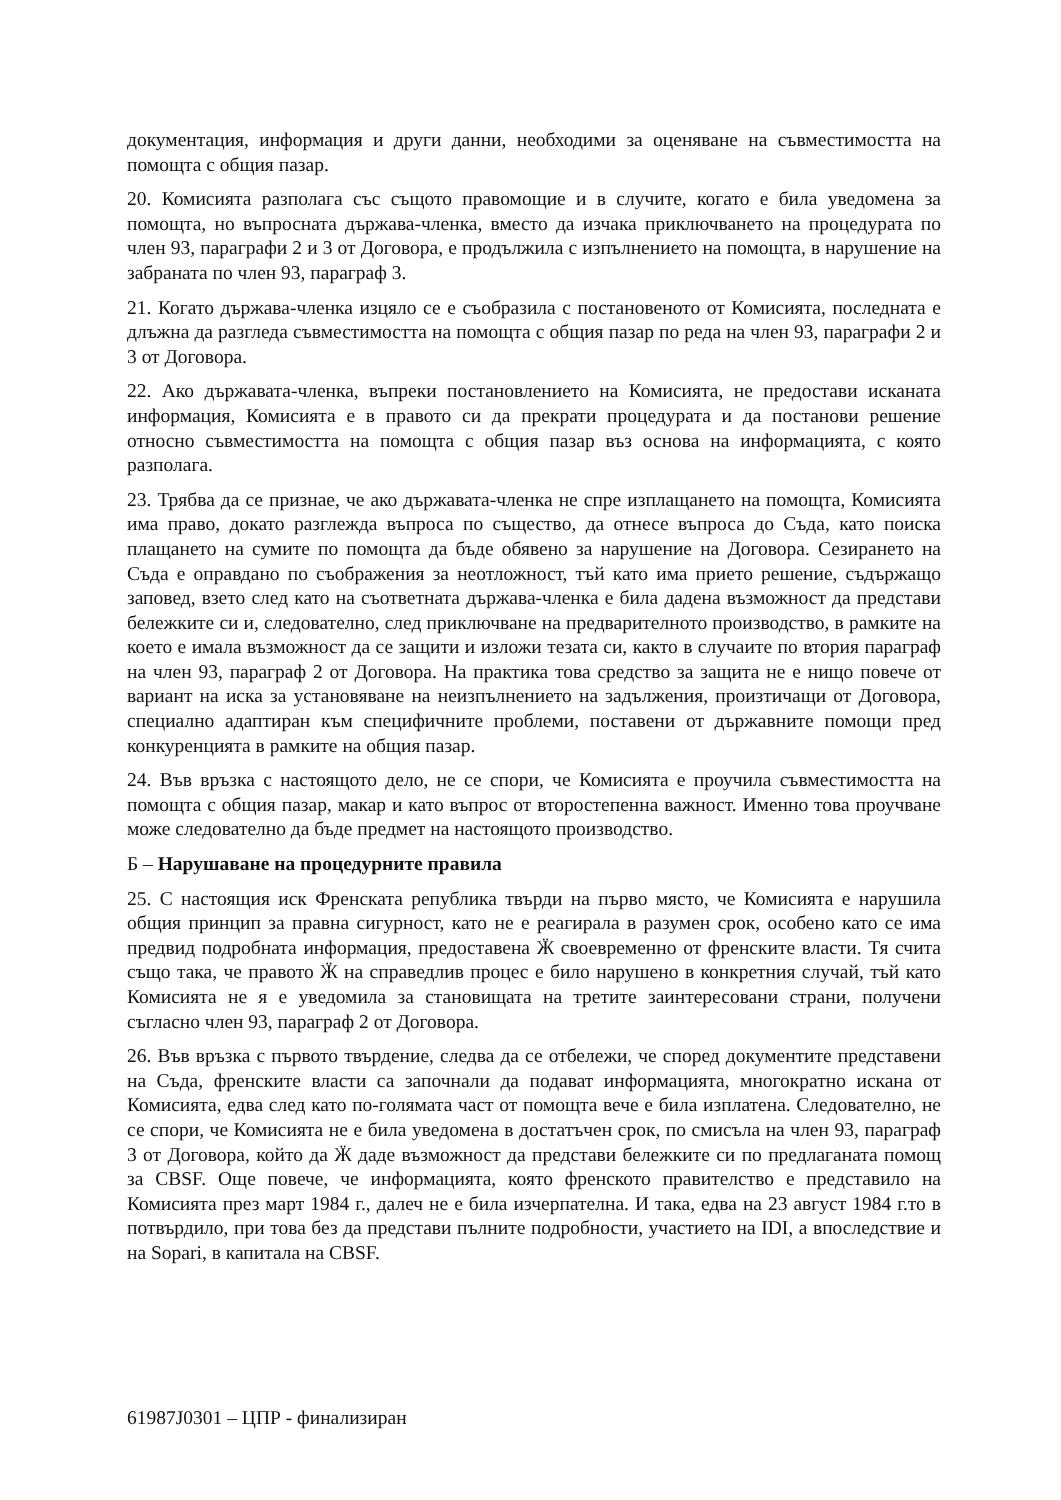документация, информация и други данни, необходими за оценяване на съвместимостта на помощта с общия пазар.
20. Комисията разполага със същото правомощие и в случите, когато е била уведомена за помощта, но въпросната държава-членка, вместо да изчака приключването на процедурата по член 93, параграфи 2 и 3 от Договора, е продължила с изпълнението на помощта, в нарушение на забраната по член 93, параграф 3.
21. Когато държава-членка изцяло се е съобразила с постановеното от Комисията, последната е длъжна да разгледа съвместимостта на помощта с общия пазар по реда на член 93, параграфи 2 и 3 от Договора.
22. Ако държавата-членка, въпреки постановлението на Комисията, не предостави исканата информация, Комисията е в правото си да прекрати процедурата и да постанови решение относно съвместимостта на помощта с общия пазар въз основа на информацията, с която разполага.
23. Трябва да се признае, че ако държавата-членка не спре изплащането на помощта, Комисията има право, докато разглежда въпроса по същество, да отнесе въпроса до Съда, като поиска плащането на сумите по помощта да бъде обявено за нарушение на Договора. Сезирането на Съда е оправдано по съображения за неотложност, тъй като има прието решение, съдържащо заповед, взето след като на съответната държава-членка е била дадена възможност да представи бележките си и, следователно, след приключване на предварителното производство, в рамките на което е имала възможност да се защити и изложи тезата си, както в случаите по втория параграф на член 93, параграф 2 от Договора. На практика това средство за защита не е нищо повече от вариант на иска за установяване на неизпълнението на задължения, произтичащи от Договора, специално адаптиран към специфичните проблеми, поставени от държавните помощи пред конкуренцията в рамките на общия пазар.
24. Във връзка с настоящото дело, не се спори, че Комисията е проучила съвместимостта на помощта с общия пазар, макар и като въпрос от второстепенна важност. Именно това проучване може следователно да бъде предмет на настоящото производство.
Б – Нарушаване на процедурните правила
25. С настоящия иск Френската република твърди на първо място, че Комисията е нарушила общия принцип за правна сигурност, като не е реагирала в разумен срок, особено като се има предвид подробната информация, предоставена Ӝ своевременно от френските власти. Тя счита също така, че правото Ӝ на справедлив процес е било нарушено в конкретния случай, тъй като Комисията не я е уведомила за становищата на третите заинтересовани страни, получени съгласно член 93, параграф 2 от Договора.
26. Във връзка с първото твърдение, следва да се отбележи, че според документите представени на Съда, френските власти са започнали да подават информацията, многократно искана от Комисията, едва след като по-голямата част от помощта вече е била изплатена. Следователно, не се спори, че Комисията не е била уведомена в достатъчен срок, по смисъла на член 93, параграф 3 от Договора, който да Ӝ даде възможност да представи бележките си по предлаганата помощ за CBSF. Още повече, че информацията, която френското правителство е представило на Комисията през март 1984 г., далеч не е била изчерпателна. И така, едва на 23 август 1984 г.то в потвърдило, при това без да представи пълните подробности, участието на IDI, а впоследствие и на Sopari, в капитала на CBSF.
61987J0301 – ЦПР - финализиран